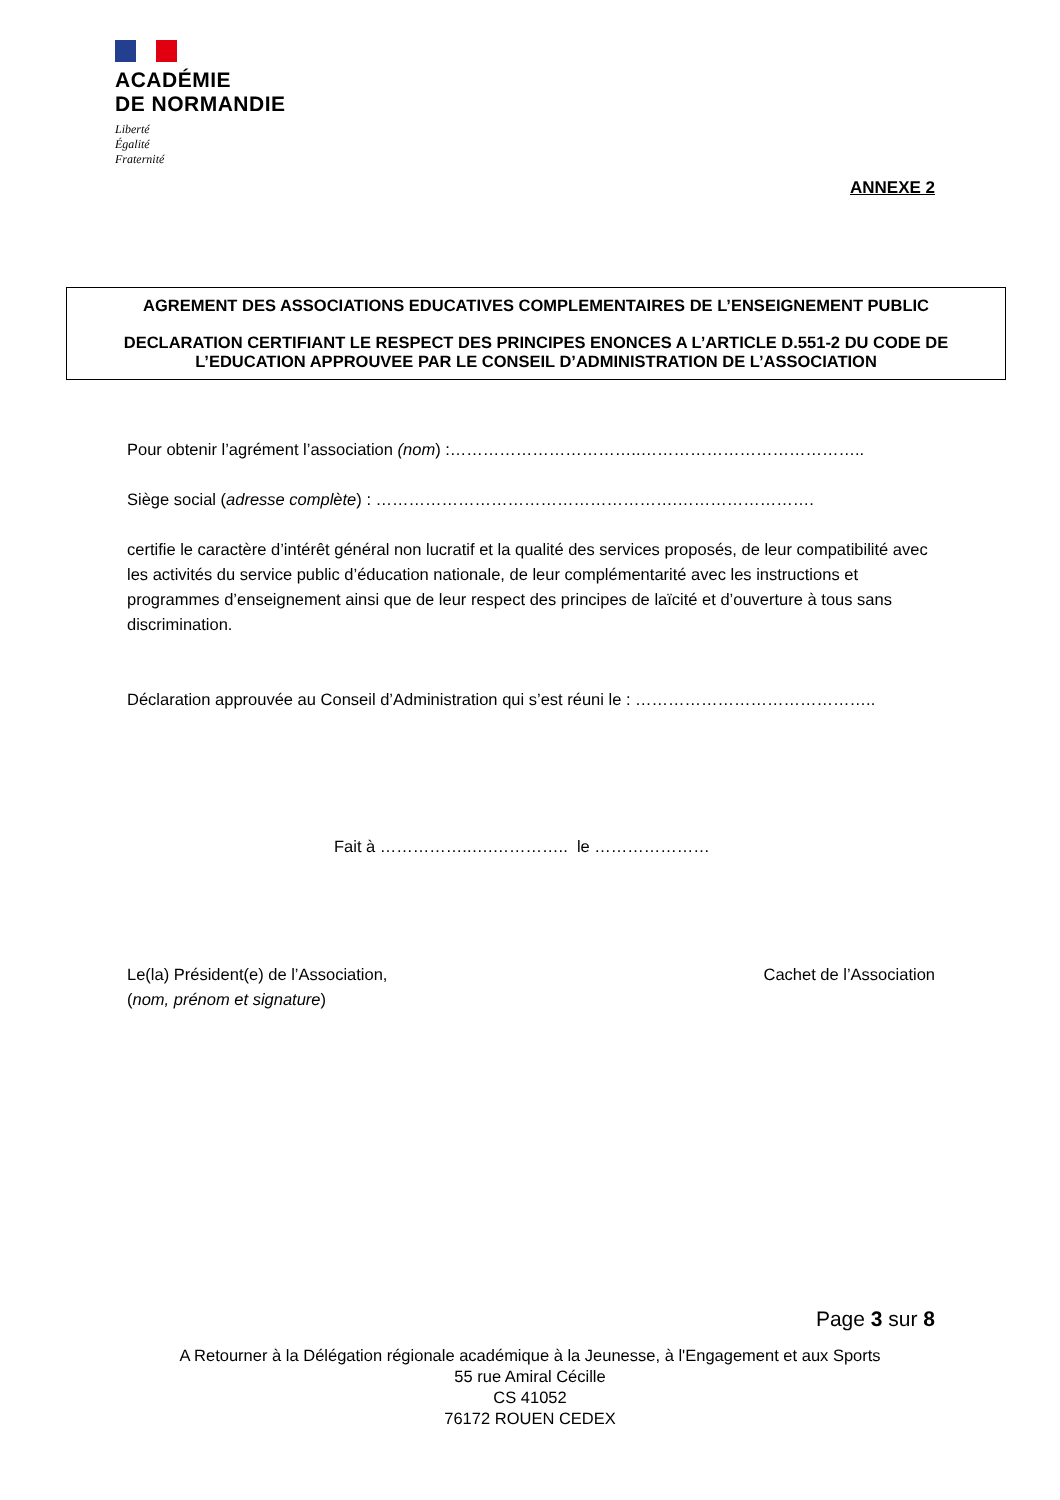ACADÉMIE
DE NORMANDIE
Liberté
Égalité
Fraternité
ANNEXE 2
AGREMENT DES ASSOCIATIONS EDUCATIVES COMPLEMENTAIRES DE L’ENSEIGNEMENT PUBLIC
DECLARATION CERTIFIANT LE RESPECT DES PRINCIPES ENONCES A L’ARTICLE D.551-2 DU CODE DE L’EDUCATION APPROUVEE PAR LE CONSEIL D’ADMINISTRATION DE L’ASSOCIATION
Pour obtenir l’agrément l’association (nom) :……………………………..…………………………………..
Siège social (adresse complète) : ……………………………………………….…………………….
certifie le caractère d’intérêt général non lucratif et la qualité des services proposés, de leur compatibilité avec les activités du service public d’éducation nationale, de leur complémentarité avec les instructions et programmes d’enseignement ainsi que de leur respect des principes de laïcité et d’ouverture à tous sans discrimination.
Déclaration approuvée au Conseil d’Administration qui s’est réuni le : ……………………………………..
Fait à ……………..….………….. le …………………
Le(la) Président(e) de l’Association,
(nom, prénom et signature)
Cachet de l’Association
Page 3 sur 8
A Retourner à la Délégation régionale académique à la Jeunesse, à l'Engagement et aux Sports
55 rue Amiral Cécille
CS 41052
76172 ROUEN CEDEX